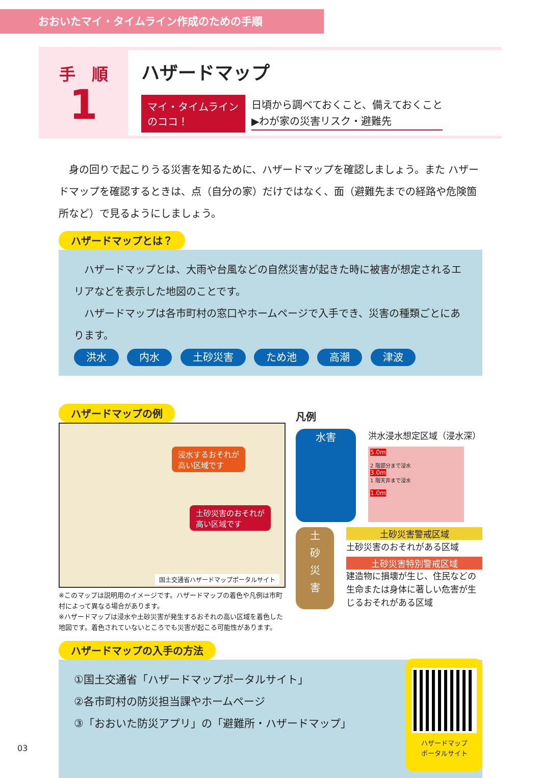おおいたマイ・タイムライン作成のための手順
手　順
1
ハザードマップ
マイ・タイムライン
のココ！
日頃から調べておくこと、備えておくこと
▶わが家の災害リスク・避難先
身の回りで起こりうる災害を知るために、ハザードマップを確認しましょう。また ハザードマップを確認するときは、点（自分の家）だけではなく、面（避難先までの経路や危険箇所など）で見るようにしましょう。
ハザードマップとは？
　ハザードマップとは、大雨や台風などの自然災害が起きた時に被害が想定されるエリアなどを表示した地図のことです。
　ハザードマップは各市町村の窓口やホームページで入手でき、災害の種類ごとにあります。
洪水 内水 土砂災害 ため池 高潮 津波
ハザードマップの例
浸水するおそれが
高い区域です
土砂災害のおそれが
高い区域です
国土交通省ハザードマップポータルサイト
※このマップは説明用のイメージです。ハザードマップの着色や凡例は市町村によって異なる場合があります。
※ハザードマップは浸水や土砂災害が発生するおそれの高い区域を着色した地図です。着色されていないところでも災害が起こる可能性があります。
凡例
水害
洪水浸水想定区域（浸水深）
5.0m
2 階部分まで浸水
3.0m
1 階天井まで浸水
1.0m
土砂災害
土砂災害警戒区域
土砂災害のおそれがある区域
土砂災害特別警戒区域
建造物に損壊が生じ、住民などの生命または身体に著しい危害が生じるおそれがある区域
ハザードマップの入手の方法
①国土交通省「ハザードマップポータルサイト」
②各市町村の防災担当課やホームページ
③「おおいた防災アプリ」の「避難所・ハザードマップ」
ハザードマップ
ポータルサイト
03